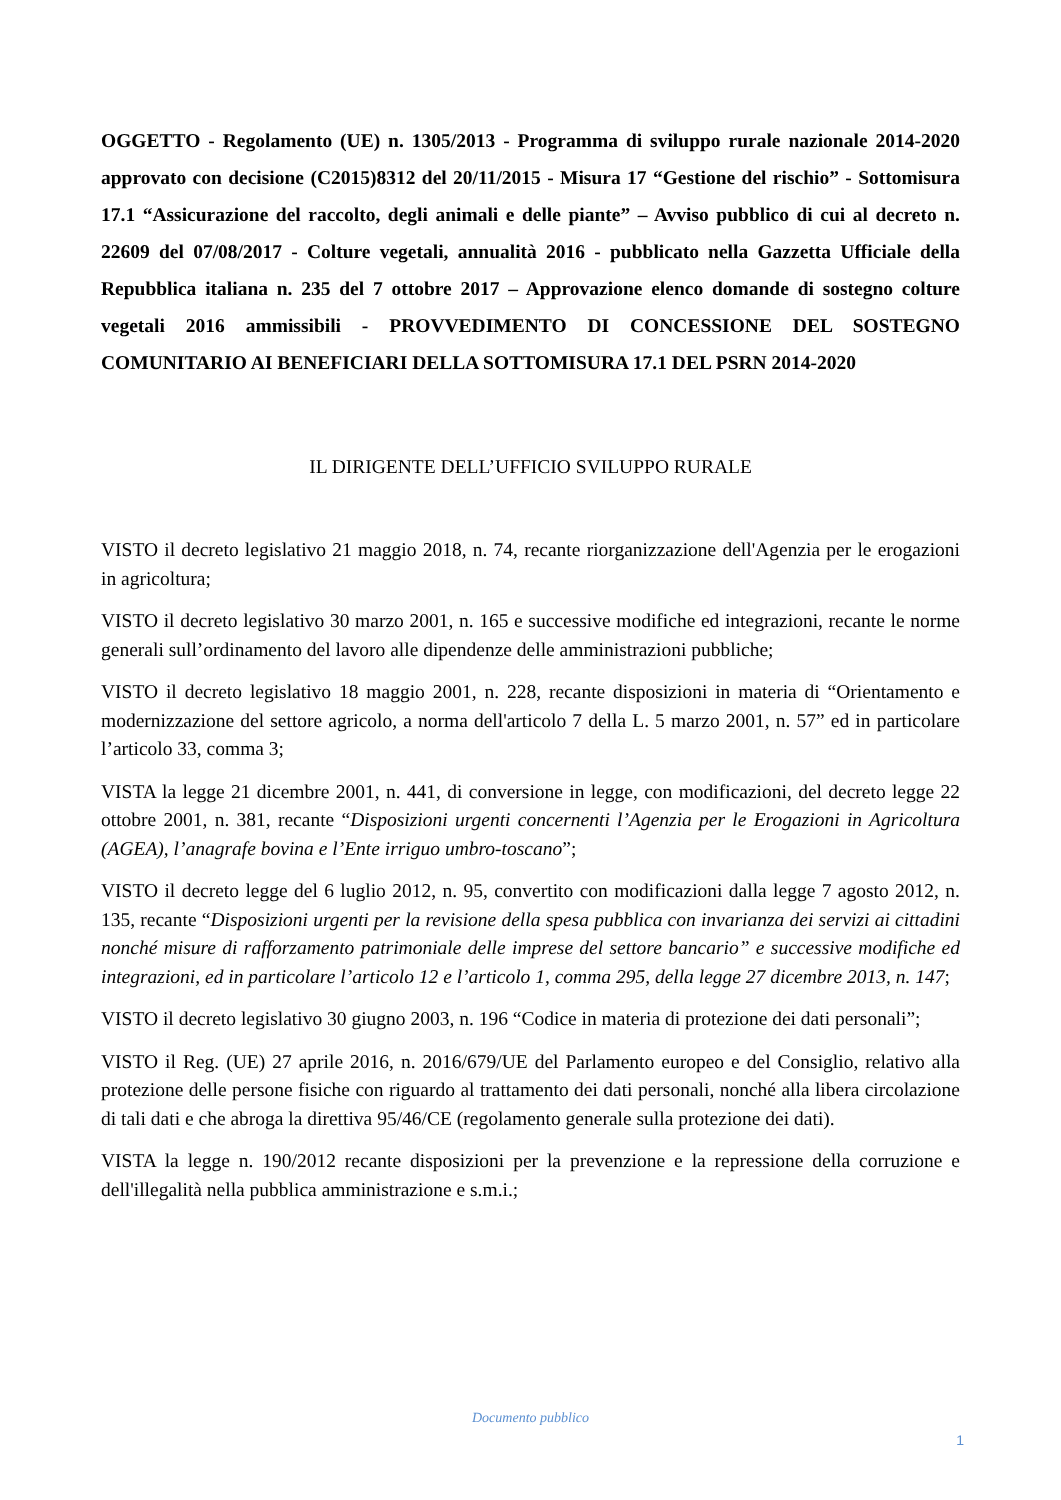OGGETTO - Regolamento (UE) n. 1305/2013 - Programma di sviluppo rurale nazionale 2014-2020 approvato con decisione (C2015)8312 del 20/11/2015 - Misura 17 “Gestione del rischio” - Sottomisura 17.1 “Assicurazione del raccolto, degli animali e delle piante” – Avviso pubblico di cui al decreto n. 22609 del 07/08/2017 - Colture vegetali, annualità 2016 - pubblicato nella Gazzetta Ufficiale della Repubblica italiana n. 235 del 7 ottobre 2017 – Approvazione elenco domande di sostegno colture vegetali 2016 ammissibili - PROVVEDIMENTO DI CONCESSIONE DEL SOSTEGNO COMUNITARIO AI BENEFICIARI DELLA SOTTOMISURA 17.1 DEL PSRN 2014-2020
IL DIRIGENTE DELL’UFFICIO SVILUPPO RURALE
VISTO il decreto legislativo 21 maggio 2018, n. 74, recante riorganizzazione dell'Agenzia per le erogazioni in agricoltura;
VISTO il decreto legislativo 30 marzo 2001, n. 165 e successive modifiche ed integrazioni, recante le norme generali sull’ordinamento del lavoro alle dipendenze delle amministrazioni pubbliche;
VISTO il decreto legislativo 18 maggio 2001, n. 228, recante disposizioni in materia di “Orientamento e modernizzazione del settore agricolo, a norma dell'articolo 7 della L. 5 marzo 2001, n. 57” ed in particolare l’articolo 33, comma 3;
VISTA la legge 21 dicembre 2001, n. 441, di conversione in legge, con modificazioni, del decreto legge 22 ottobre 2001, n. 381, recante “Disposizioni urgenti concernenti l’Agenzia per le Erogazioni in Agricoltura (AGEA), l’anagrafe bovina e l’Ente irriguo umbro-toscano”;
VISTO il decreto legge del 6 luglio 2012, n. 95, convertito con modificazioni dalla legge 7 agosto 2012, n. 135, recante “Disposizioni urgenti per la revisione della spesa pubblica con invarianza dei servizi ai cittadini nonché misure di rafforzamento patrimoniale delle imprese del settore bancario” e successive modifiche ed integrazioni, ed in particolare l’articolo 12 e l’articolo 1, comma 295, della legge 27 dicembre 2013, n. 147;
VISTO il decreto legislativo 30 giugno 2003, n. 196 “Codice in materia di protezione dei dati personali”;
VISTO il Reg. (UE) 27 aprile 2016, n. 2016/679/UE del Parlamento europeo e del Consiglio, relativo alla protezione delle persone fisiche con riguardo al trattamento dei dati personali, nonché alla libera circolazione di tali dati e che abroga la direttiva 95/46/CE (regolamento generale sulla protezione dei dati).
VISTA la legge n. 190/2012 recante disposizioni per la prevenzione e la repressione della corruzione e dell'illegalità nella pubblica amministrazione e s.m.i.;
Documento pubblico
1